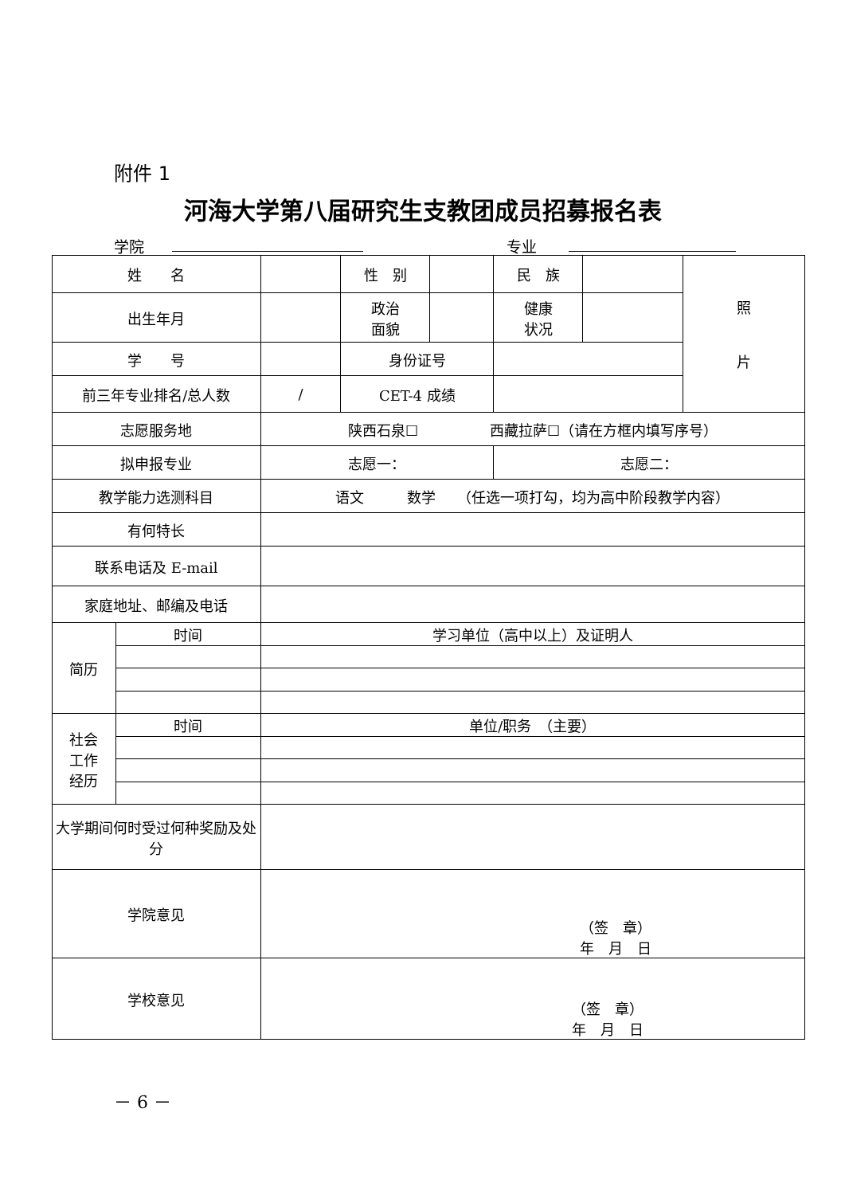附件 1
河海大学第八届研究生支教团成员招募报名表
学院 专业
| 姓 名 | | | 性 别 | | 民 族 | | 照 片 |
| 出生年月 | | | 政治 面貌 | | 健康 状况 | | |
| 学 号 | | | 身份证号 | | | | |
| 前三年专业排名/总人数 | | / | CET-4 成绩 | | | | |
| 志愿服务地 | | 陕西石泉☐ 西藏拉萨☐（请在方框内填写序号） | | | | | |
| 拟申报专业 | | 志愿一： | | | 志愿二： | | |
| 教学能力选测科目 | | 语文 数学 （任选一项打勾，均为高中阶段教学内容） | | | | | |
| 有何特长 | | | | | | | |
| 联系电话及 E-mail | | | | | | | |
| 家庭地址、邮编及电话 | | | | | | | |
| 简历 | 时间 | 学习单位（高中以上）及证明人 | | | | | |
| 社会 工作 经历 | 时间 | 单位/职务 （主要） | | | | | |
| 大学期间何时受过何种奖励及处分 | | | | | | | |
| 学院意见 | | （签 章） 年 月 日 | | | | | |
| 学校意见 | | （签 章） 年 月 日 | | | | | |
－ 6 －